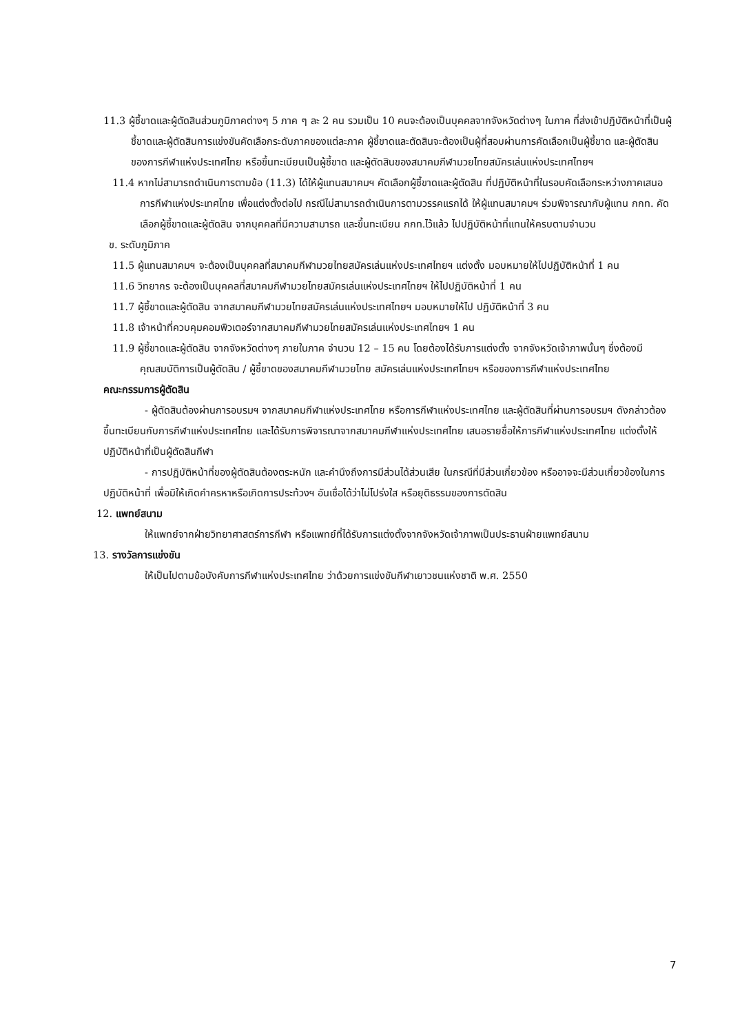11.3 ผู้ชี้ขาดและผู้ตัดสินส่วนภูมิภาคต่างๆ 5 ภาค ๆ ละ 2 คน รวมเป็น 10 คนจะต้องเป็นบุคคลจากจังหวัดต่างๆ ในภาค ที่ส่งเข้าปฏิบัติหน้าที่เป็นผู้ชี้ขาดและผู้ตัดสินการแข่งขันคัดเลือกระดับภาคของแต่ละภาค ผู้ชี้ขาดและตัดสินจะต้องเป็นผู้ที่สอบผ่านการคัดเลือกเป็นผู้ชี้ขาด และผู้ตัดสิน ของการกีฬาแห่งประเทศไทย หรือขึ้นทะเบียนเป็นผู้ชี้ขาด และผู้ตัดสินของสมาคมกีฬามวยไทยสมัครเล่นแห่งประเทศไทยฯ
11.4 หากไม่สามารถดำเนินการตามข้อ (11.3) ได้ให้ผู้แทนสมาคมฯ คัดเลือกผู้ชี้ขาดและผู้ตัดสิน ที่ปฏิบัติหน้าที่ในรอบคัดเลือกระหว่างภาคเสนอการกีฬาแห่งประเทศไทย เพื่อแต่งตั้งต่อไป กรณีไม่สามารถดำเนินการตามวรรคแรกได้ ให้ผู้แทนสมาคมฯ ร่วมพิจารณากับผู้แทน กกท. คัดเลือกผู้ชี้ขาดและผู้ตัดสิน จากบุคคลที่มีความสามารถ และขึ้นทะเบียน กกท.ไว้แล้ว ไปปฏิบัติหน้าที่แทนให้ครบตามจำนวน
ข. ระดับภูมิภาค
11.5 ผู้แทนสมาคมฯ จะต้องเป็นบุคคลที่สมาคมกีฬามวยไทยสมัครเล่นแห่งประเทศไทยฯ แต่งตั้ง มอบหมายให้ไปปฏิบัติหน้าที่ 1 คน
11.6 วิทยากร จะต้องเป็นบุคคลที่สมาคมกีฬามวยไทยสมัครเล่นแห่งประเทศไทยฯ ให้ไปปฏิบัติหน้าที่ 1 คน
11.7 ผู้ชี้ขาดและผู้ตัดสิน จากสมาคมกีฬามวยไทยสมัครเล่นแห่งประเทศไทยฯ มอบหมายให้ไป ปฏิบัติหน้าที่ 3 คน
11.8 เจ้าหน้าที่ควบคุมคอมพิวเตอร์จากสมาคมกีฬามวยไทยสมัครเล่นแห่งประเทศไทยฯ 1 คน
11.9 ผู้ชี้ขาดและผู้ตัดสิน จากจังหวัดต่างๆ ภายในภาค จำนวน 12 – 15 คน โดยต้องได้รับการแต่งตั้ง จากจังหวัดเจ้าภาพนั้นๆ ซึ่งต้องมีคุณสมบัติการเป็นผู้ตัดสิน / ผู้ชี้ขาดของสมาคมกีฬามวยไทย สมัครเล่นแห่งประเทศไทยฯ หรือของการกีฬาแห่งประเทศไทย
คณะกรรมการผู้ตัดสิน
- ผู้ตัดสินต้องผ่านการอบรมฯ จากสมาคมกีฬาแห่งประเทศไทย หรือการกีฬาแห่งประเทศไทย และผู้ตัดสินที่ผ่านการอบรมฯ ดังกล่าวต้องขึ้นทะเบียนกับการกีฬาแห่งประเทศไทย และได้รับการพิจารณาจากสมาคมกีฬาแห่งประเทศไทย เสนอรายชื่อให้การกีฬาแห่งประเทศไทย แต่งตั้งให้ปฏิบัติหน้าที่เป็นผู้ตัดสินกีฬา
- การปฏิบัติหน้าที่ของผู้ตัดสินต้องตระหนัก และคำนึงถึงการมีส่วนได้ส่วนเสีย ในกรณีที่มีส่วนเกี่ยวข้อง หรืออาจจะมีส่วนเกี่ยวข้องในการปฏิบัติหน้าที่ เพื่อมิให้เกิดคำครหาหรือเกิดการประท้วงฯ อันเชื่อได้ว่าไม่โปร่งใส หรือยุติธรรมของการตัดสิน
12. แพทย์สนาม
ให้แพทย์จากฝ่ายวิทยาศาสตร์การกีฬา หรือแพทย์ที่ได้รับการแต่งตั้งจากจังหวัดเจ้าภาพเป็นประธานฝ่ายแพทย์สนาม
13. รางวัลการแข่งขัน
ให้เป็นไปตามข้อบังคับการกีฬาแห่งประเทศไทย ว่าด้วยการแข่งขันกีฬาเยาวชนแห่งชาติ พ.ศ. 2550
7